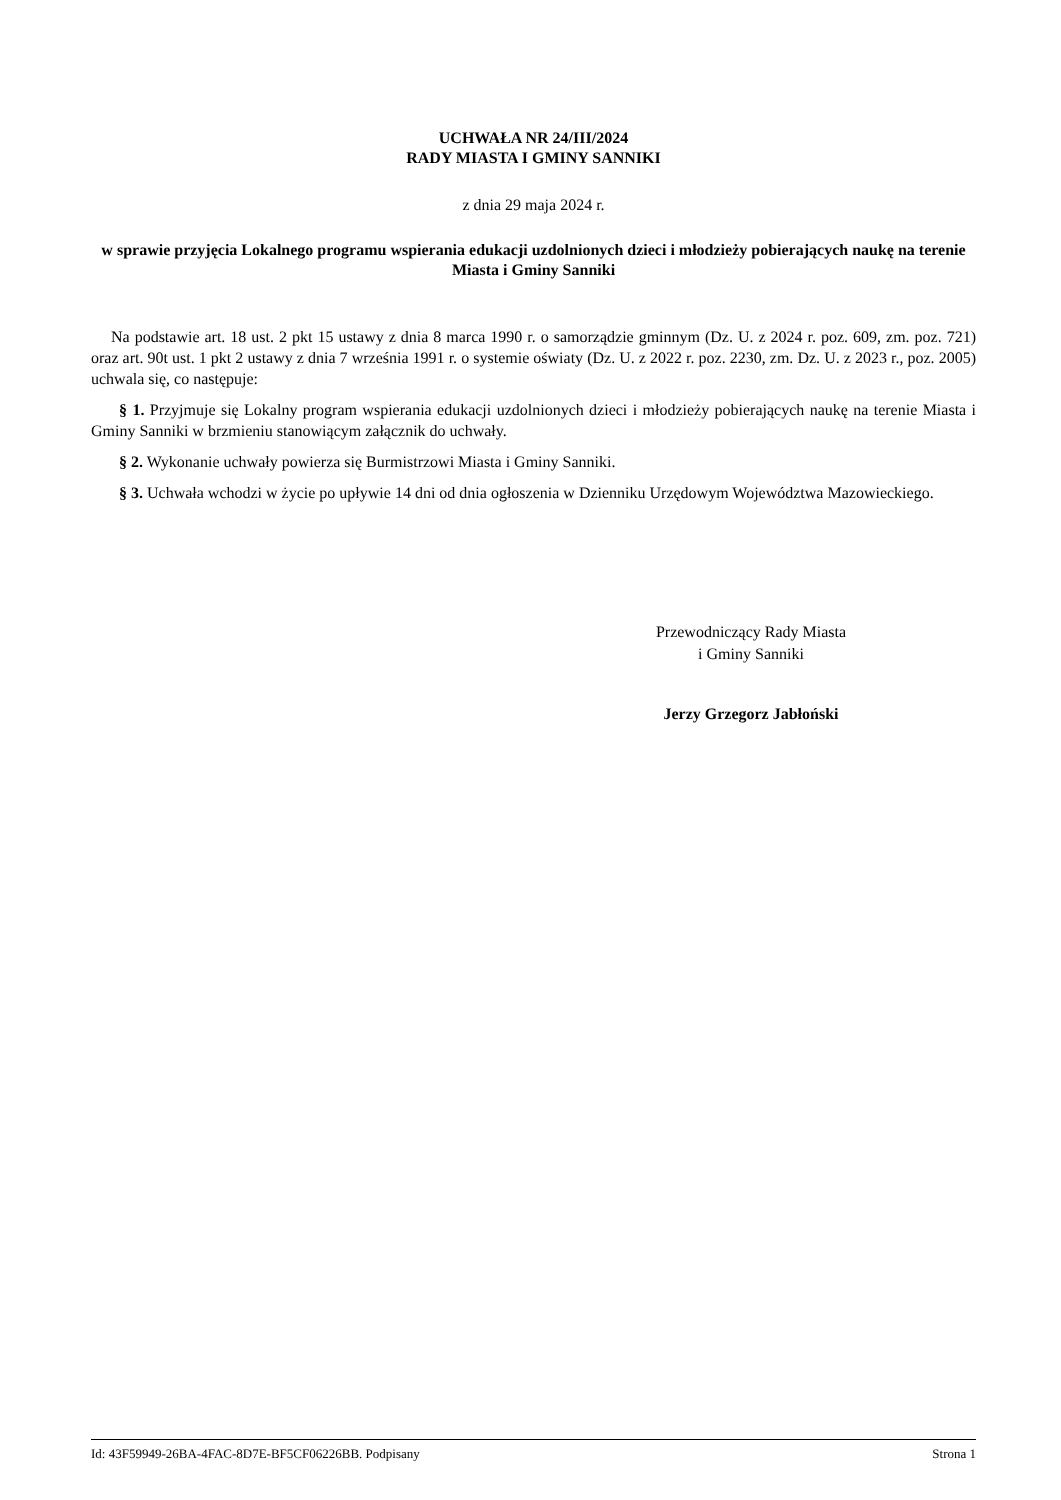UCHWAŁA NR 24/III/2024
RADY MIASTA I GMINY SANNIKI
z dnia 29 maja 2024 r.
w sprawie przyjęcia Lokalnego programu wspierania edukacji uzdolnionych dzieci i młodzieży pobierających naukę na terenie Miasta i Gminy Sanniki
Na podstawie art. 18 ust. 2 pkt 15 ustawy z dnia 8 marca 1990 r. o samorządzie gminnym (Dz. U. z 2024 r. poz. 609, zm. poz. 721) oraz art. 90t ust. 1 pkt 2 ustawy z dnia 7 września 1991 r. o systemie oświaty (Dz. U. z 2022 r. poz. 2230, zm. Dz. U. z 2023 r., poz. 2005) uchwala się, co następuje:
§ 1. Przyjmuje się Lokalny program wspierania edukacji uzdolnionych dzieci i młodzieży pobierających naukę na terenie Miasta i Gminy Sanniki w brzmieniu stanowiącym załącznik do uchwały.
§ 2. Wykonanie uchwały powierza się Burmistrzowi Miasta i Gminy Sanniki.
§ 3. Uchwała wchodzi w życie po upływie 14 dni od dnia ogłoszenia w Dzienniku Urzędowym Województwa Mazowieckiego.
Przewodniczący Rady Miasta
i Gminy Sanniki
Jerzy Grzegorz Jabłoński
Id: 43F59949-26BA-4FAC-8D7E-BF5CF06226BB. Podpisany Strona 1